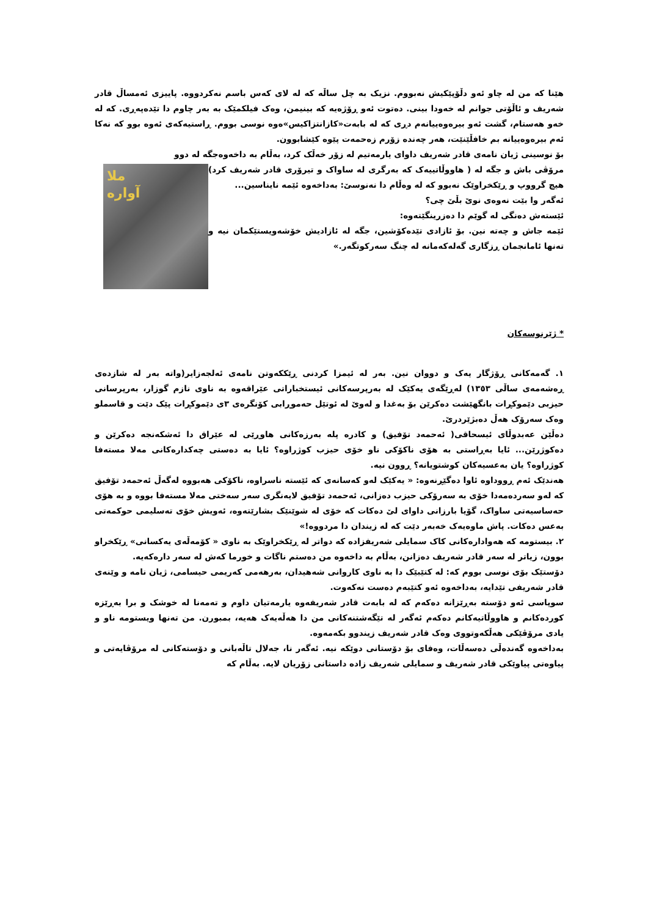هێنا کە من لە چاو ئەو دڵۆپێکیش نەبووم. نزیک بە چل ساڵە کە لە لای کەس باسم نەکردووە. پاییزی ئەمساڵ قادر شەریف و ئاڵۆتی جوانم لە خەودا بینی. دەتوت ئەو ڕۆژەیە کە بینیمن، وەک فیلکمێک بە بەر چاوم دا تێدەپەڕی. کە لە خەو هەستام، گشت ئەو بیرەوەییانەم دڕی کە لە بابەت«کازانتزاکیس»ەوە نوسی بووم. ڕاستیەکەی ئەوە بوو کە نەکا ئەم بیرەوەییانە بم خافڵێنێت، هەر چەندە زۆرم زەحمەت پێوە کێشابوون.
بۆ نوسینی ژیان نامەی قادر شەریف داوای یارمەتیم لە زۆر خەڵک کرد، بەڵام بە داخەوەجگە لە دوو
ملا
آواره
مرۆڤی باش و جگە لە ( هاووڵاتییەک کە بەرگری لە ساواک و تیرۆری قادر شەریف کرد) هیچ گرووپ و ڕێکخراوێک نەبوو کە لە وەڵام دا نەنوسێ: بەداخەوە ئێمە نایناسین...
ئەگەر وا بێت نەوەی نوێ بڵێ چی؟
ئێستەش دەنگی لە گوێم دا دەزرینگێتەوە:
ئێمە جاش و چەتە نین. بۆ ئازادی تێدەکۆشین، جگە لە ئازادیش خۆشەویستێکمان نیە و تەنها ئامانجمان ڕزگاری گەلەکەمانە لە چنگ سەرکوتگەر.»
* ژێرنوسەکان
١. گەمەکانی ڕۆژگار یەک و دووان نین. بەر لە ئیمزا کردنی ڕێککەوتن نامەی ئەلجەزایر(واتە بەر لە شازدەی ڕەشەمەی ساڵی ١٣٥٣) لەڕێگەی یەکێک لە بەرپرسەکانی ئیستخباراتی عێراقەوە بە ناوی نازم گوزار، بەرپرسانی حیزبی دێموکڕات بانگهێشت دەکرێن بۆ بەغدا و لەوێ لە ئوتێل حەموڕابی کۆنگرەی ٣ی دێموکڕات پێک دێت و قاسملو وەک سەرۆک هەڵ دەبژێردرێ.
دەڵێن عەبدوڵای ئیسحاقی( ئەحمەد تۆفیق) و کادرە پلە بەرزەکانی هاوڕێی لە عێراق دا ئەشکەنجە دەکرێن و دەکوژرێن... ئایا بەڕاستی بە هۆی ناکۆکی ناو خۆی حیزب کوژراوە؟ ئایا بە دەستی چەکدارەکانی مەلا مستەفا کوژراوە؟ یان بەعسیەکان کوشتویانە؟ ڕوون نیە.
هەندێک ئەم ڕووداوە ئاوا دەگێڕنەوە: « یەکێک لەو کەسانەی کە ئێستە ناسراوە، ناکۆکی هەبووە لەگەڵ ئەحمەد تۆفیق کە لەو سەردەمەدا خۆی بە سەرۆکی حیزب دەزانی، ئەحمەد تۆفیق لایەنگری سەر سەختی مەلا مستەفا بووە و بە هۆی حەساسیەتی ساواک، گۆیا بارزانی داوای لێ دەکات کە خۆی لە شوێنێک بشارێتەوە، ئەویش خۆی تەسلیمی حوکمەتی بەعس دەکات. پاش ماوەیەک خەبەر دێت کە لە زیندان دا مردووە!»
٢. بیستومە کە هەوادارەکانی کاک سمایلی شەریفزادە کە دواتر لە ڕێکخراوێک بە ناوی « کۆمەڵەی یەکسانی» ڕێکخراو بوون، زیاتر لە سەر قادر شەریف دەزانن، بەڵام بە داخەوە من دەستم ناگات و خورما کەش لە سەر دارەکەیە.
دۆستێک بۆی نوسی بووم کە: لە کتێبێک دا بە ناوی کاروانی شەهیدان، بەرهەمی کەریمی حیسامی، ژیان نامە و وێنەی قادر شەریفی تێدایە، بەداخەوە ئەو کتێبەم دەست نەکەوت.
سوپاسی ئەو دۆستە بەڕێزانە دەکەم کە لە بابەت قادر شەریفەوە یارمەتیان داوم و تەمەنا لە خوشک و برا بەڕێزە کوردەکانم و هاووڵاتیەکانم دەکەم ئەگەر لە تێگەشتنەکانی من دا هەڵەیەک هەیە، بمبورن. من تەنها ویستومە ناو و یادی مرۆڤێکی هەڵکەوتووی وەک قادر شەریف زیندوو بکەمەوە.
بەداخەوە گەندەڵی دەسەڵات، وەفای بۆ دۆستانی دوێکە نیە. ئەگەر نا، جەلال تاڵەبانی و دۆستەکانی لە مرۆڤایەتی و پیاوەتی پیاوێکی قادر شەریف و سمایلی شەریف زادە داستانی زۆریان لایە. بەڵام کە